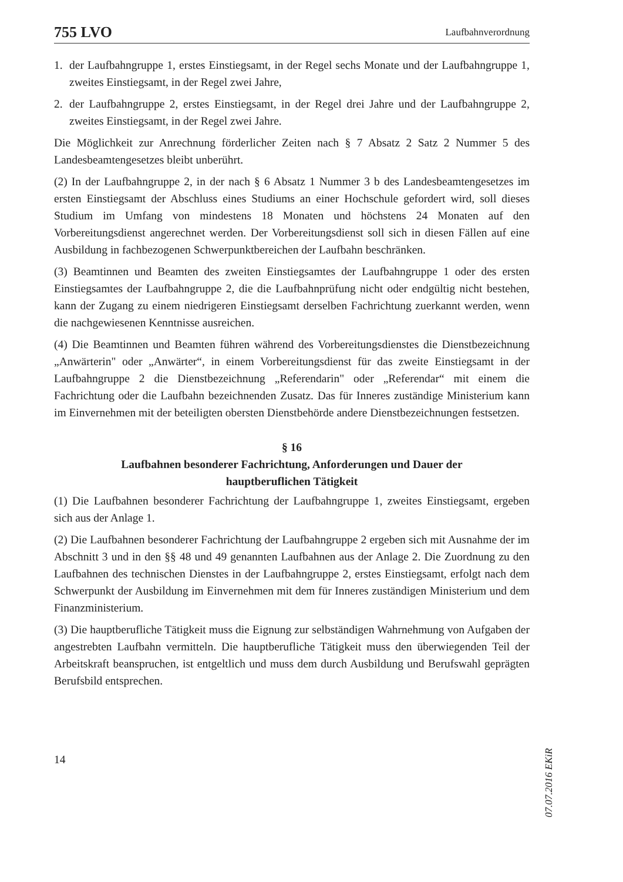755 LVO Laufbahnverordnung
1. der Laufbahngruppe 1, erstes Einstiegsamt, in der Regel sechs Monate und der Laufbahngruppe 1, zweites Einstiegsamt, in der Regel zwei Jahre,
2. der Laufbahngruppe 2, erstes Einstiegsamt, in der Regel drei Jahre und der Laufbahngruppe 2, zweites Einstiegsamt, in der Regel zwei Jahre.
Die Möglichkeit zur Anrechnung förderlicher Zeiten nach § 7 Absatz 2 Satz 2 Nummer 5 des Landesbeamtengesetzes bleibt unberührt.
(2) In der Laufbahngruppe 2, in der nach § 6 Absatz 1 Nummer 3 b des Landesbeamtengesetzes im ersten Einstiegsamt der Abschluss eines Studiums an einer Hochschule gefordert wird, soll dieses Studium im Umfang von mindestens 18 Monaten und höchstens 24 Monaten auf den Vorbereitungsdienst angerechnet werden. Der Vorbereitungsdienst soll sich in diesen Fällen auf eine Ausbildung in fachbezogenen Schwerpunktbereichen der Laufbahn beschränken.
(3) Beamtinnen und Beamten des zweiten Einstiegsamtes der Laufbahngruppe 1 oder des ersten Einstiegsamtes der Laufbahngruppe 2, die die Laufbahnprüfung nicht oder endgültig nicht bestehen, kann der Zugang zu einem niedrigeren Einstiegsamt derselben Fachrichtung zuerkannt werden, wenn die nachgewiesenen Kenntnisse ausreichen.
(4) Die Beamtinnen und Beamten führen während des Vorbereitungsdienstes die Dienstbezeichnung „Anwärterin" oder „Anwärter“, in einem Vorbereitungsdienst für das zweite Einstiegsamt in der Laufbahngruppe 2 die Dienstbezeichnung „Referendarin" oder „Referendar“ mit einem die Fachrichtung oder die Laufbahn bezeichnenden Zusatz. Das für Inneres zuständige Ministerium kann im Einvernehmen mit der beteiligten obersten Dienstbehörde andere Dienstbezeichnungen festsetzen.
§ 16
Laufbahnen besonderer Fachrichtung, Anforderungen und Dauer der
hauptberuflichen Tätigkeit
(1) Die Laufbahnen besonderer Fachrichtung der Laufbahngruppe 1, zweites Einstiegsamt, ergeben sich aus der Anlage 1.
(2) Die Laufbahnen besonderer Fachrichtung der Laufbahngruppe 2 ergeben sich mit Ausnahme der im Abschnitt 3 und in den §§ 48 und 49 genannten Laufbahnen aus der Anlage 2. Die Zuordnung zu den Laufbahnen des technischen Dienstes in der Laufbahngruppe 2, erstes Einstiegsamt, erfolgt nach dem Schwerpunkt der Ausbildung im Einvernehmen mit dem für Inneres zuständigen Ministerium und dem Finanzministerium.
(3) Die hauptberufliche Tätigkeit muss die Eignung zur selbständigen Wahrnehmung von Aufgaben der angestrebten Laufbahn vermitteln. Die hauptberufliche Tätigkeit muss den überwiegenden Teil der Arbeitskraft beanspruchen, ist entgeltlich und muss dem durch Ausbildung und Berufswahl geprägten Berufsbild entsprechen.
14
07.07.2016 EKiR